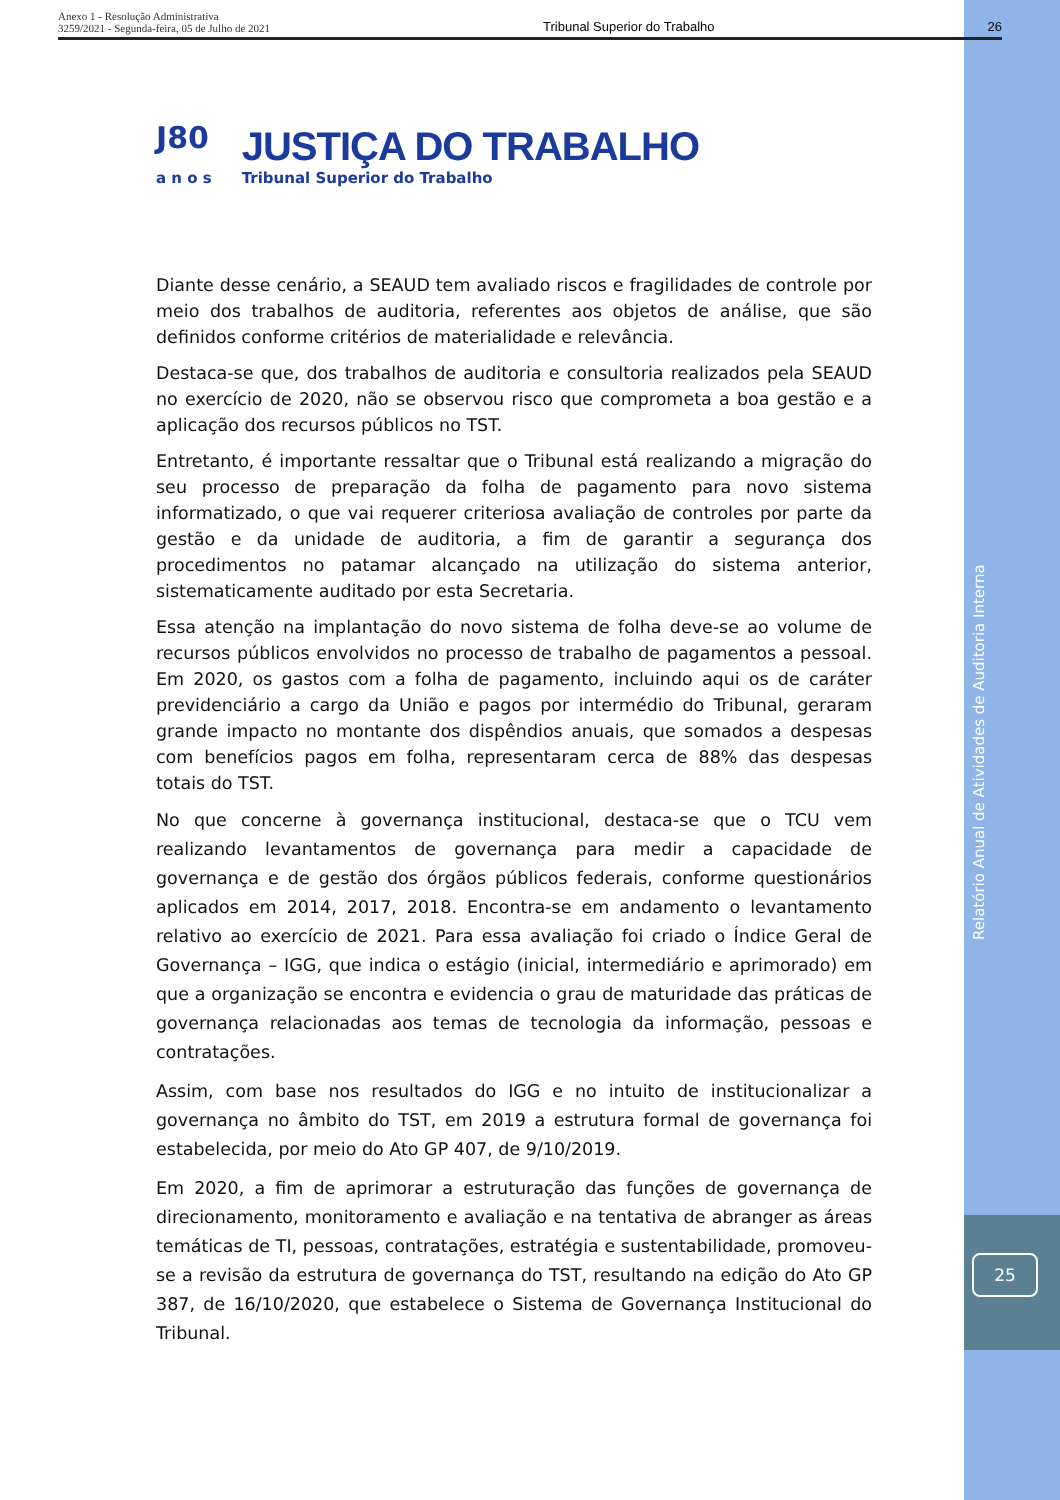Anexo 1 - Resolução Administrativa
3259/2021 - Segunda-feira, 05 de Julho de 2021
Tribunal Superior do Trabalho
26
J80
a n o s
JUSTIÇA DO TRABALHO
Tribunal Superior do Trabalho
Diante desse cenário, a SEAUD tem avaliado riscos e fragilidades de controle por meio dos trabalhos de auditoria, referentes aos objetos de análise, que são definidos conforme critérios de materialidade e relevância.
Destaca-se que, dos trabalhos de auditoria e consultoria realizados pela SEAUD no exercício de 2020, não se observou risco que comprometa a boa gestão e a aplicação dos recursos públicos no TST.
Entretanto, é importante ressaltar que o Tribunal está realizando a migração do seu processo de preparação da folha de pagamento para novo sistema informatizado, o que vai requerer criteriosa avaliação de controles por parte da gestão e da unidade de auditoria, a fim de garantir a segurança dos procedimentos no patamar alcançado na utilização do sistema anterior, sistematicamente auditado por esta Secretaria.
Essa atenção na implantação do novo sistema de folha deve-se ao volume de recursos públicos envolvidos no processo de trabalho de pagamentos a pessoal. Em 2020, os gastos com a folha de pagamento, incluindo aqui os de caráter previdenciário a cargo da União e pagos por intermédio do Tribunal, geraram grande impacto no montante dos dispêndios anuais, que somados a despesas com benefícios pagos em folha, representaram cerca de 88% das despesas totais do TST.
No que concerne à governança institucional, destaca-se que o TCU vem realizando levantamentos de governança para medir a capacidade de governança e de gestão dos órgãos públicos federais, conforme questionários aplicados em 2014, 2017, 2018. Encontra-se em andamento o levantamento relativo ao exercício de 2021. Para essa avaliação foi criado o Índice Geral de Governança – IGG, que indica o estágio (inicial, intermediário e aprimorado) em que a organização se encontra e evidencia o grau de maturidade das práticas de governança relacionadas aos temas de tecnologia da informação, pessoas e contratações.
Assim, com base nos resultados do IGG e no intuito de institucionalizar a governança no âmbito do TST, em 2019 a estrutura formal de governança foi estabelecida, por meio do Ato GP 407, de 9/10/2019.
Em 2020, a fim de aprimorar a estruturação das funções de governança de direcionamento, monitoramento e avaliação e na tentativa de abranger as áreas temáticas de TI, pessoas, contratações, estratégia e sustentabilidade, promoveu-se a revisão da estrutura de governança do TST, resultando na edição do Ato GP 387, de 16/10/2020, que estabelece o Sistema de Governança Institucional do Tribunal.
Relatório Anual de Atividades de Auditoria Interna
25